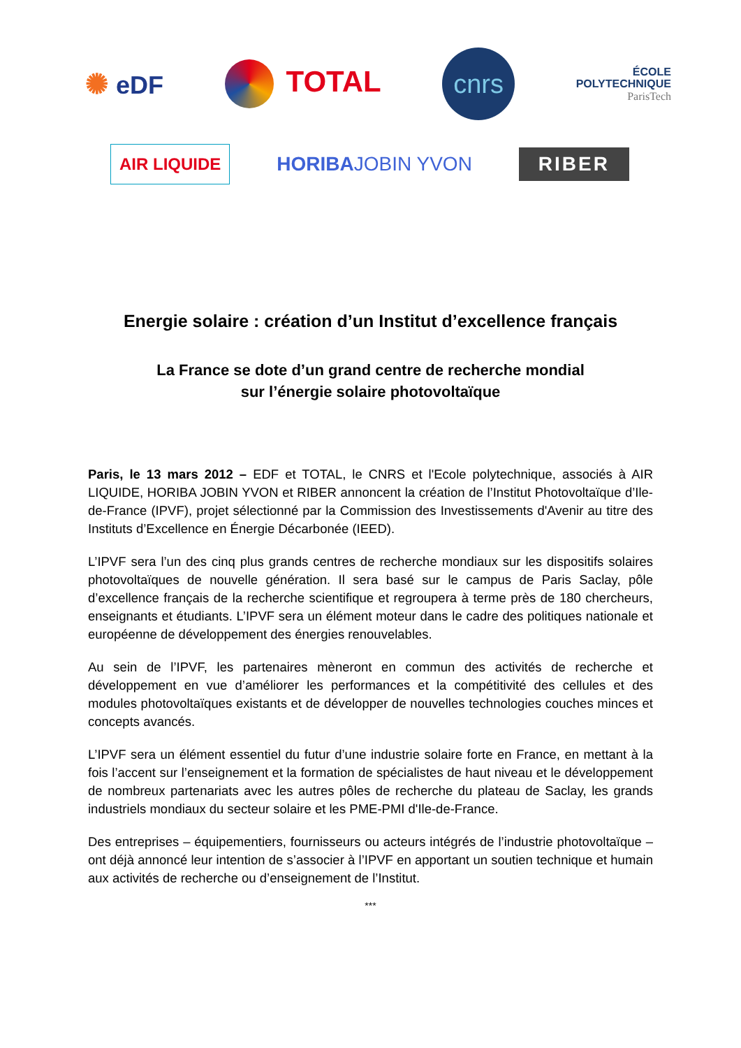✺ eDF
TOTAL
cnrs
ÉCOLE
POLYTECHNIQUE
ParisTech
AIR LIQUIDE
HORIBAJOBIN YVON
RIBER
Energie solaire : création d’un Institut d’excellence français
La France se dote d’un grand centre de recherche mondial
sur l’énergie solaire photovoltaïque
Paris, le 13 mars 2012 – EDF et TOTAL, le CNRS et l'Ecole polytechnique, associés à AIR LIQUIDE, HORIBA JOBIN YVON et RIBER annoncent la création de l’Institut Photovoltaïque d’Ile-de-France (IPVF), projet sélectionné par la Commission des Investissements d'Avenir au titre des Instituts d’Excellence en Énergie Décarbonée (IEED).
L’IPVF sera l’un des cinq plus grands centres de recherche mondiaux sur les dispositifs solaires photovoltaïques de nouvelle génération. Il sera basé sur le campus de Paris Saclay, pôle d’excellence français de la recherche scientifique et regroupera à terme près de 180 chercheurs, enseignants et étudiants. L’IPVF sera un élément moteur dans le cadre des politiques nationale et européenne de développement des énergies renouvelables.
Au sein de l’IPVF, les partenaires mèneront en commun des activités de recherche et développement en vue d’améliorer les performances et la compétitivité des cellules et des modules photovoltaïques existants et de développer de nouvelles technologies couches minces et concepts avancés.
L’IPVF sera un élément essentiel du futur d’une industrie solaire forte en France, en mettant à la fois l’accent sur l’enseignement et la formation de spécialistes de haut niveau et le développement de nombreux partenariats avec les autres pôles de recherche du plateau de Saclay, les grands industriels mondiaux du secteur solaire et les PME-PMI d'Ile-de-France.
Des entreprises – équipementiers, fournisseurs ou acteurs intégrés de l’industrie photovoltaïque – ont déjà annoncé leur intention de s’associer à l’IPVF en apportant un soutien technique et humain aux activités de recherche ou d’enseignement de l’Institut.
***